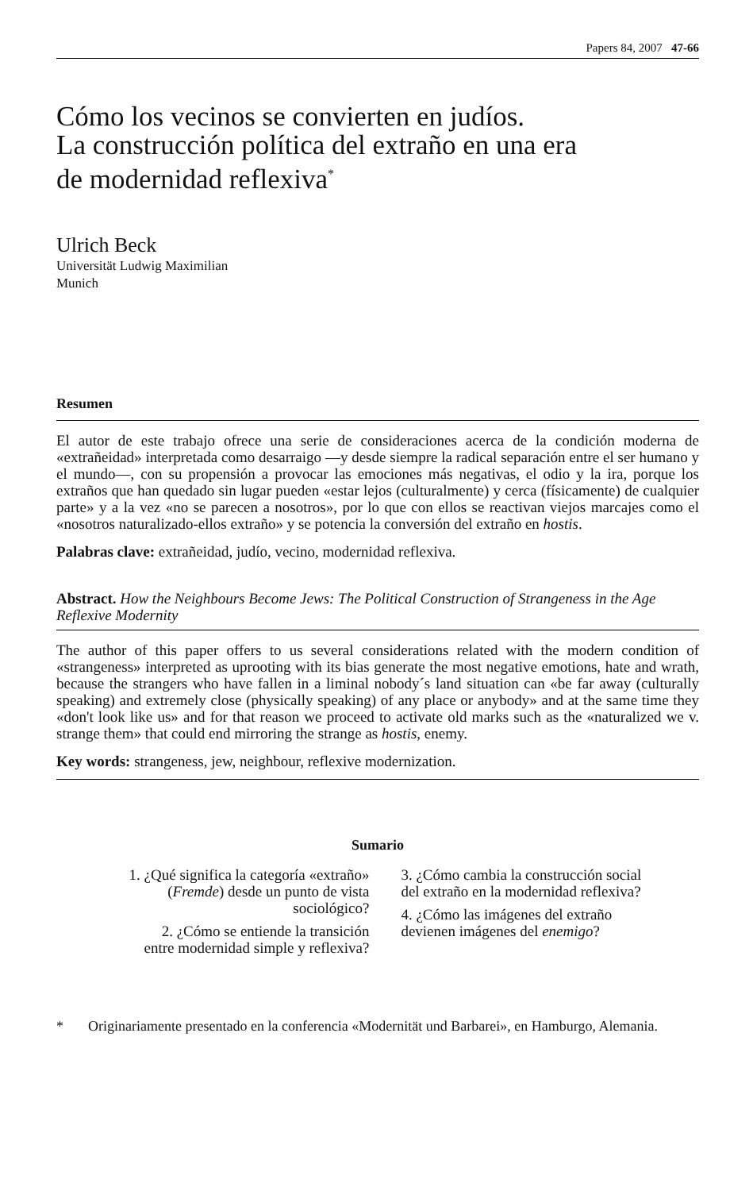Papers 84, 2007 47-66
Cómo los vecinos se convierten en judíos.
La construcción política del extraño en una era
de modernidad reflexiva<sup>*</sup>
Ulrich Beck
Universität Ludwig Maximilian
Munich
Resumen
El autor de este trabajo ofrece una serie de consideraciones acerca de la condición moderna de «extrañeidad» interpretada como desarraigo —y desde siempre la radical separación entre el ser humano y el mundo—, con su propensión a provocar las emociones más negativas, el odio y la ira, porque los extraños que han quedado sin lugar pueden «estar lejos (culturalmente) y cerca (físicamente) de cualquier parte» y a la vez «no se parecen a nosotros», por lo que con ellos se reactivan viejos marcajes como el «nosotros naturalizado-ellos extraño» y se potencia la conversión del extraño en hostis.
Palabras clave: extrañeidad, judío, vecino, modernidad reflexiva.
Abstract. How the Neighbours Become Jews: The Political Construction of Strangeness in the Age Reflexive Modernity
The author of this paper offers to us several considerations related with the modern condition of «strangeness» interpreted as uprooting with its bias generate the most negative emotions, hate and wrath, because the strangers who have fallen in a liminal nobody´s land situation can «be far away (culturally speaking) and extremely close (physically speaking) of any place or anybody» and at the same time they «don't look like us» and for that reason we proceed to activate old marks such as the «naturalized we v. strange them» that could end mirroring the strange as hostis, enemy.
Key words: strangeness, jew, neighbour, reflexive modernization.
Sumario
1. ¿Qué significa la categoría «extraño»
(Fremde) desde un punto de vista
sociológico?
2. ¿Cómo se entiende la transición
entre modernidad simple y reflexiva?
3. ¿Cómo cambia la construcción social
del extraño en la modernidad reflexiva?
4. ¿Cómo las imágenes del extraño
devienen imágenes del enemigo?
* Originariamente presentado en la conferencia «Modernität und Barbarei», en Hamburgo, Alemania.